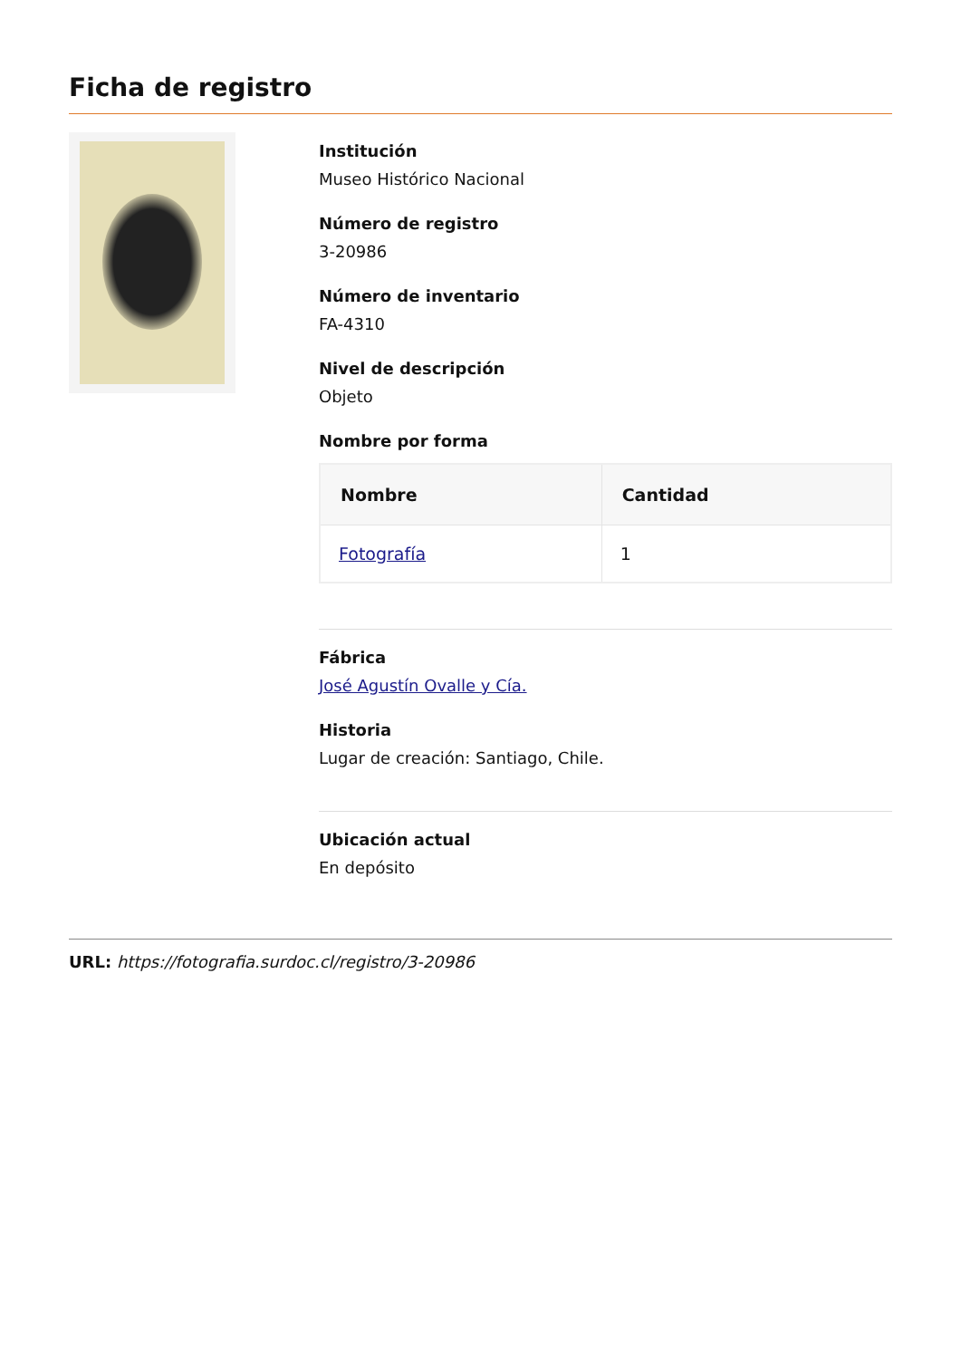Ficha de registro
Institución
Museo Histórico Nacional
Número de registro
3-20986
Número de inventario
FA-4310
Nivel de descripción
Objeto
Nombre por forma
| Nombre | Cantidad |
| --- | --- |
| Fotografía | 1 |
Fábrica
José Agustín Ovalle y Cía.
Historia
Lugar de creación: Santiago, Chile.
Ubicación actual
En depósito
URL: https://fotografia.surdoc.cl/registro/3-20986